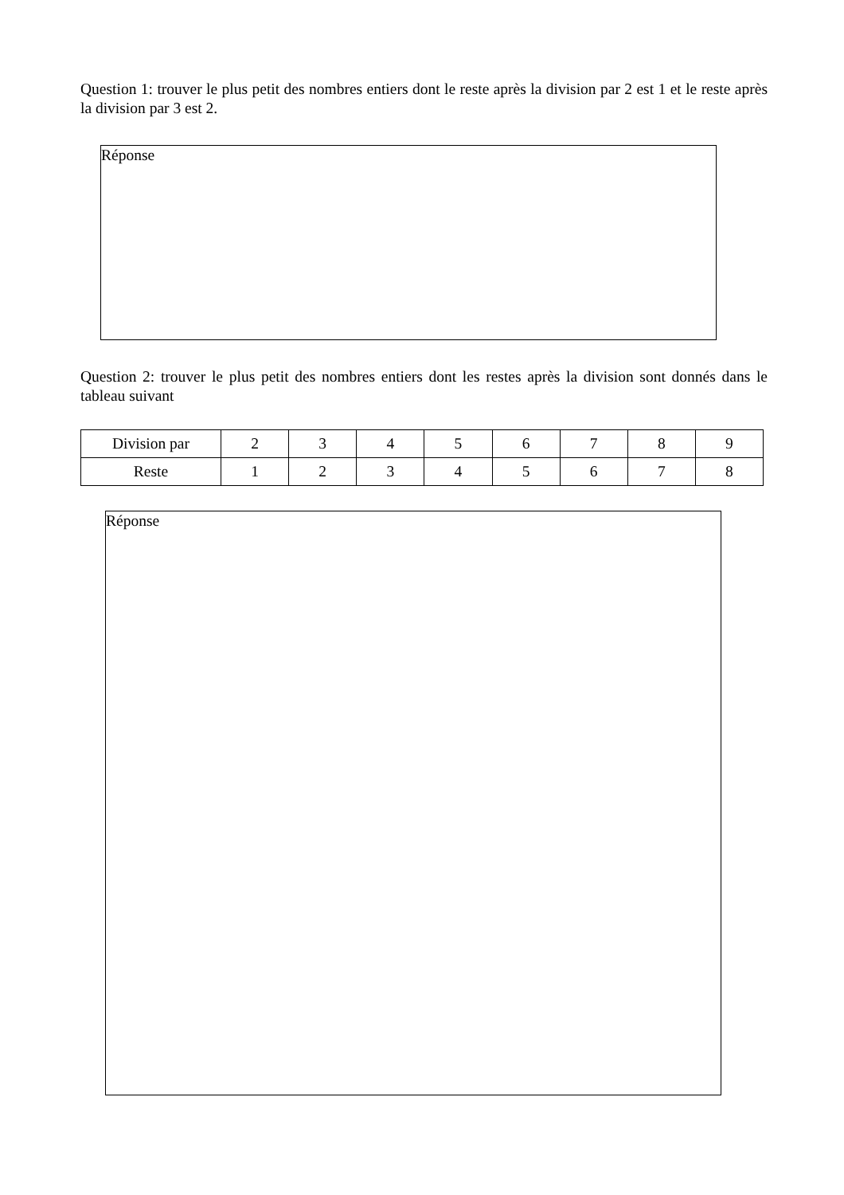Question 1: trouver le plus petit des nombres entiers dont le reste après la division par 2 est 1 et le reste après la division par 3 est 2.
Réponse
Question 2: trouver le plus petit des nombres entiers dont les restes après la division sont donnés dans le tableau suivant
| Division par | 2 | 3 | 4 | 5 | 6 | 7 | 8 | 9 |
| Reste | 1 | 2 | 3 | 4 | 5 | 6 | 7 | 8 |
Réponse